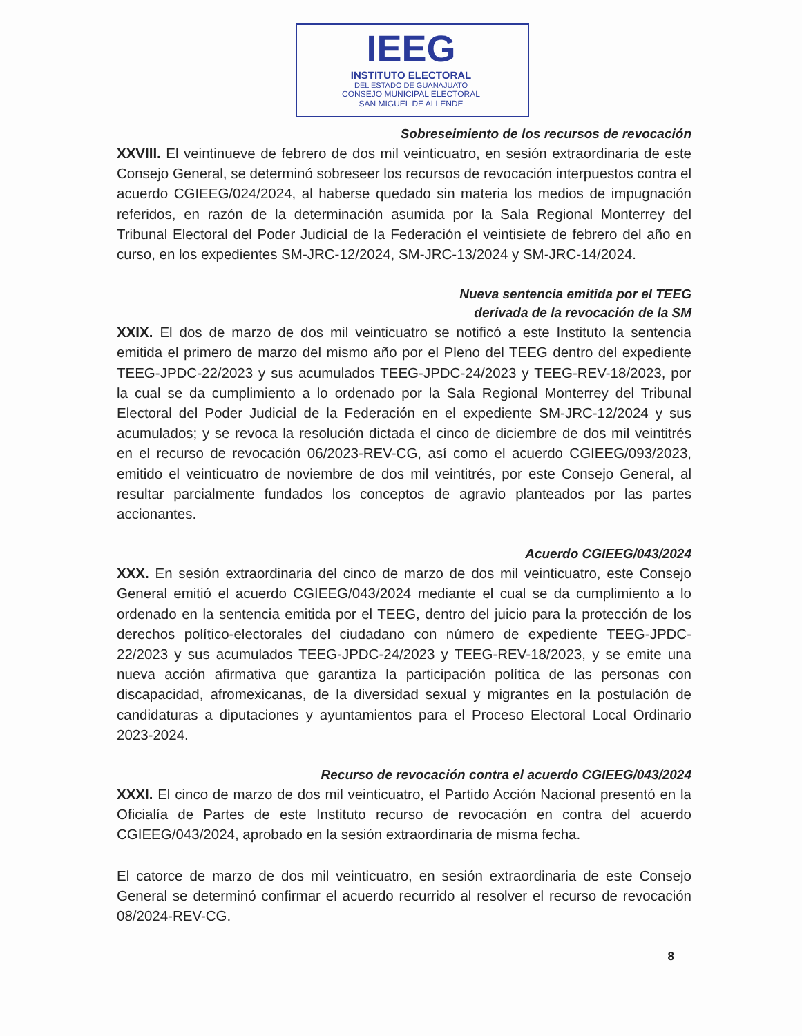IEEG
INSTITUTO ELECTORAL
DEL ESTADO DE GUANAJUATO
CONSEJO MUNICIPAL ELECTORAL
SAN MIGUEL DE ALLENDE
Sobreseimiento de los recursos de revocación
XXVIII. El veintinueve de febrero de dos mil veinticuatro, en sesión extraordinaria de este Consejo General, se determinó sobreseer los recursos de revocación interpuestos contra el acuerdo CGIEEG/024/2024, al haberse quedado sin materia los medios de impugnación referidos, en razón de la determinación asumida por la Sala Regional Monterrey del Tribunal Electoral del Poder Judicial de la Federación el veintisiete de febrero del año en curso, en los expedientes SM-JRC-12/2024, SM-JRC-13/2024 y SM-JRC-14/2024.
Nueva sentencia emitida por el TEEG
derivada de la revocación de la SM
XXIX. El dos de marzo de dos mil veinticuatro se notificó a este Instituto la sentencia emitida el primero de marzo del mismo año por el Pleno del TEEG dentro del expediente TEEG-JPDC-22/2023 y sus acumulados TEEG-JPDC-24/2023 y TEEG-REV-18/2023, por la cual se da cumplimiento a lo ordenado por la Sala Regional Monterrey del Tribunal Electoral del Poder Judicial de la Federación en el expediente SM-JRC-12/2024 y sus acumulados; y se revoca la resolución dictada el cinco de diciembre de dos mil veintitrés en el recurso de revocación 06/2023-REV-CG, así como el acuerdo CGIEEG/093/2023, emitido el veinticuatro de noviembre de dos mil veintitrés, por este Consejo General, al resultar parcialmente fundados los conceptos de agravio planteados por las partes accionantes.
Acuerdo CGIEEG/043/2024
XXX. En sesión extraordinaria del cinco de marzo de dos mil veinticuatro, este Consejo General emitió el acuerdo CGIEEG/043/2024 mediante el cual se da cumplimiento a lo ordenado en la sentencia emitida por el TEEG, dentro del juicio para la protección de los derechos político-electorales del ciudadano con número de expediente TEEG-JPDC-22/2023 y sus acumulados TEEG-JPDC-24/2023 y TEEG-REV-18/2023, y se emite una nueva acción afirmativa que garantiza la participación política de las personas con discapacidad, afromexicanas, de la diversidad sexual y migrantes en la postulación de candidaturas a diputaciones y ayuntamientos para el Proceso Electoral Local Ordinario 2023-2024.
Recurso de revocación contra el acuerdo CGIEEG/043/2024
XXXI. El cinco de marzo de dos mil veinticuatro, el Partido Acción Nacional presentó en la Oficialía de Partes de este Instituto recurso de revocación en contra del acuerdo CGIEEG/043/2024, aprobado en la sesión extraordinaria de misma fecha.
El catorce de marzo de dos mil veinticuatro, en sesión extraordinaria de este Consejo General se determinó confirmar el acuerdo recurrido al resolver el recurso de revocación 08/2024-REV-CG.
8